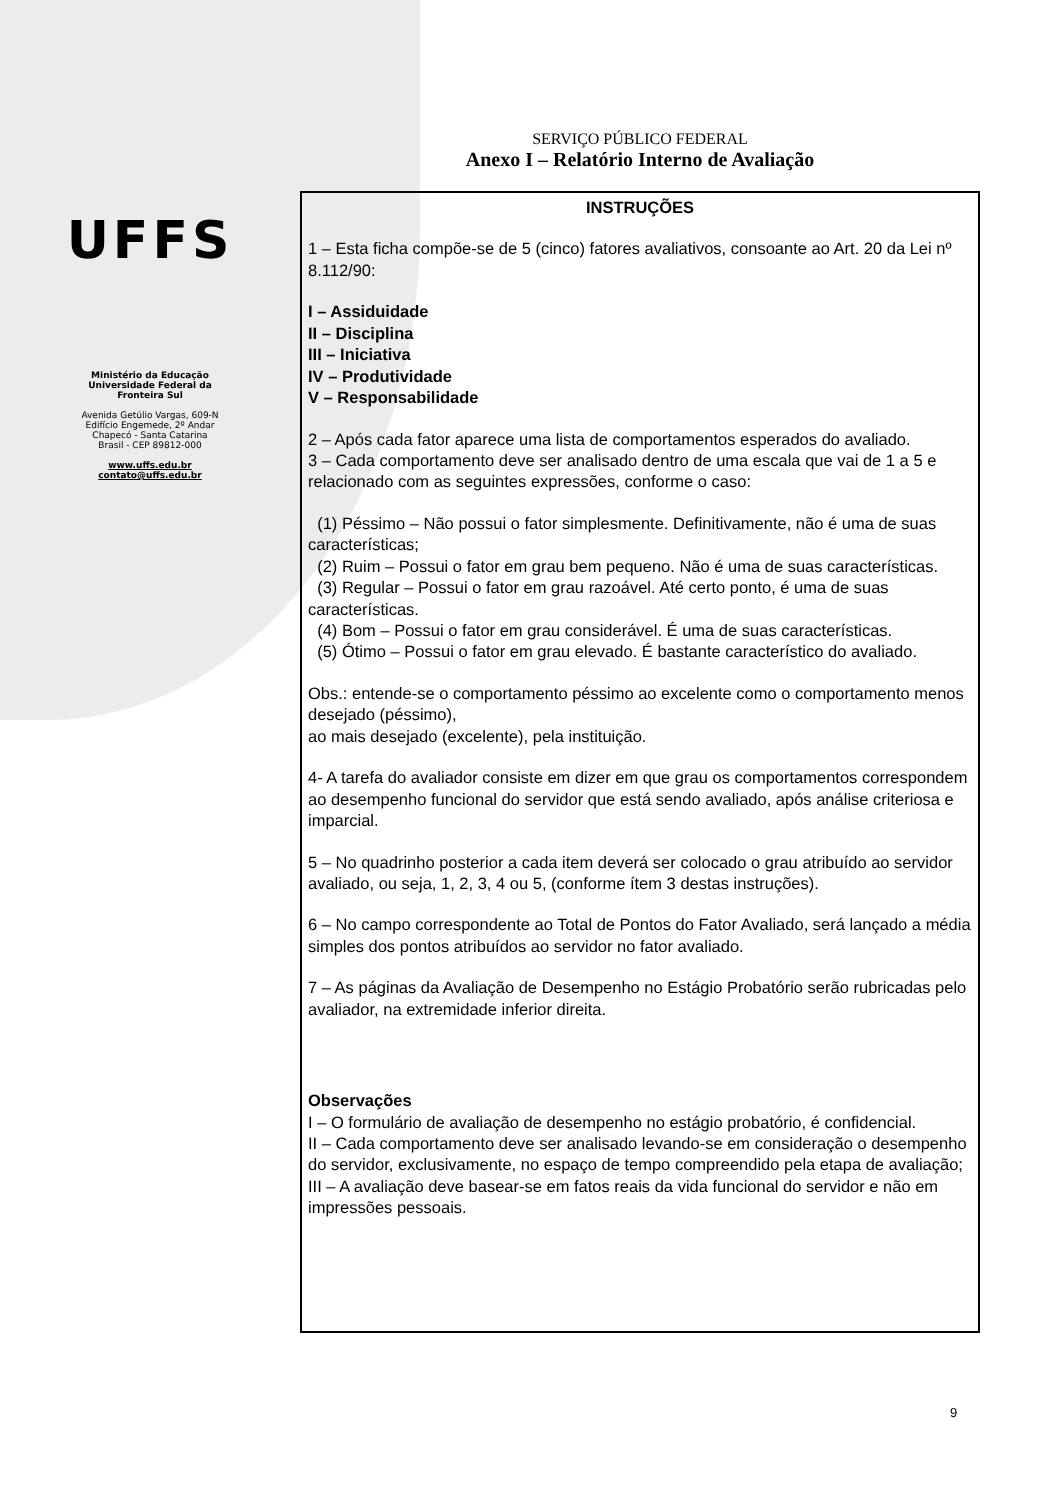UFFS
Ministério da Educação
Universidade Federal da
Fronteira Sul
Avenida Getúlio Vargas, 609-N
Edifício Engemede, 2º Andar
Chapecó - Santa Catarina
Brasil - CEP 89812-000
www.uffs.edu.br
contato@uffs.edu.br
SERVIÇO PÚBLICO FEDERAL
Anexo I – Relatório Interno de Avaliação
INSTRUÇÕES
1 – Esta ficha compõe-se de 5 (cinco) fatores avaliativos, consoante ao Art. 20 da Lei nº 8.112/90:
I – Assiduidade
II – Disciplina
III – Iniciativa
IV – Produtividade
V – Responsabilidade
2 – Após cada fator aparece uma lista de comportamentos esperados do avaliado.
3 – Cada comportamento deve ser analisado dentro de uma escala que vai de 1 a 5 e relacionado com as seguintes expressões, conforme o caso:
(1) Péssimo – Não possui o fator simplesmente. Definitivamente, não é uma de suas características;
(2) Ruim – Possui o fator em grau bem pequeno. Não é uma de suas características.
(3) Regular – Possui o fator em grau razoável. Até certo ponto, é uma de suas características.
(4) Bom – Possui o fator em grau considerável. É uma de suas características.
(5) Ótimo – Possui o fator em grau elevado. É bastante característico do avaliado.
Obs.: entende-se o comportamento péssimo ao excelente como o comportamento menos desejado (péssimo),
ao mais desejado (excelente), pela instituição.
4- A tarefa do avaliador consiste em dizer em que grau os comportamentos correspondem ao desempenho funcional do servidor que está sendo avaliado, após análise criteriosa e imparcial.
5 – No quadrinho posterior a cada item deverá ser colocado o grau atribuído ao servidor avaliado, ou seja, 1, 2, 3, 4 ou 5, (conforme ítem 3 destas instruções).
6 – No campo correspondente ao Total de Pontos do Fator Avaliado, será lançado a média simples dos pontos atribuídos ao servidor no fator avaliado.
7 – As páginas da Avaliação de Desempenho no Estágio Probatório serão rubricadas pelo avaliador, na extremidade inferior direita.
Observações
I – O formulário de avaliação de desempenho no estágio probatório, é confidencial.
II – Cada comportamento deve ser analisado levando-se em consideração o desempenho do servidor, exclusivamente, no espaço de tempo compreendido pela etapa de avaliação;
III – A avaliação deve basear-se em fatos reais da vida funcional do servidor e não em impressões pessoais.
9